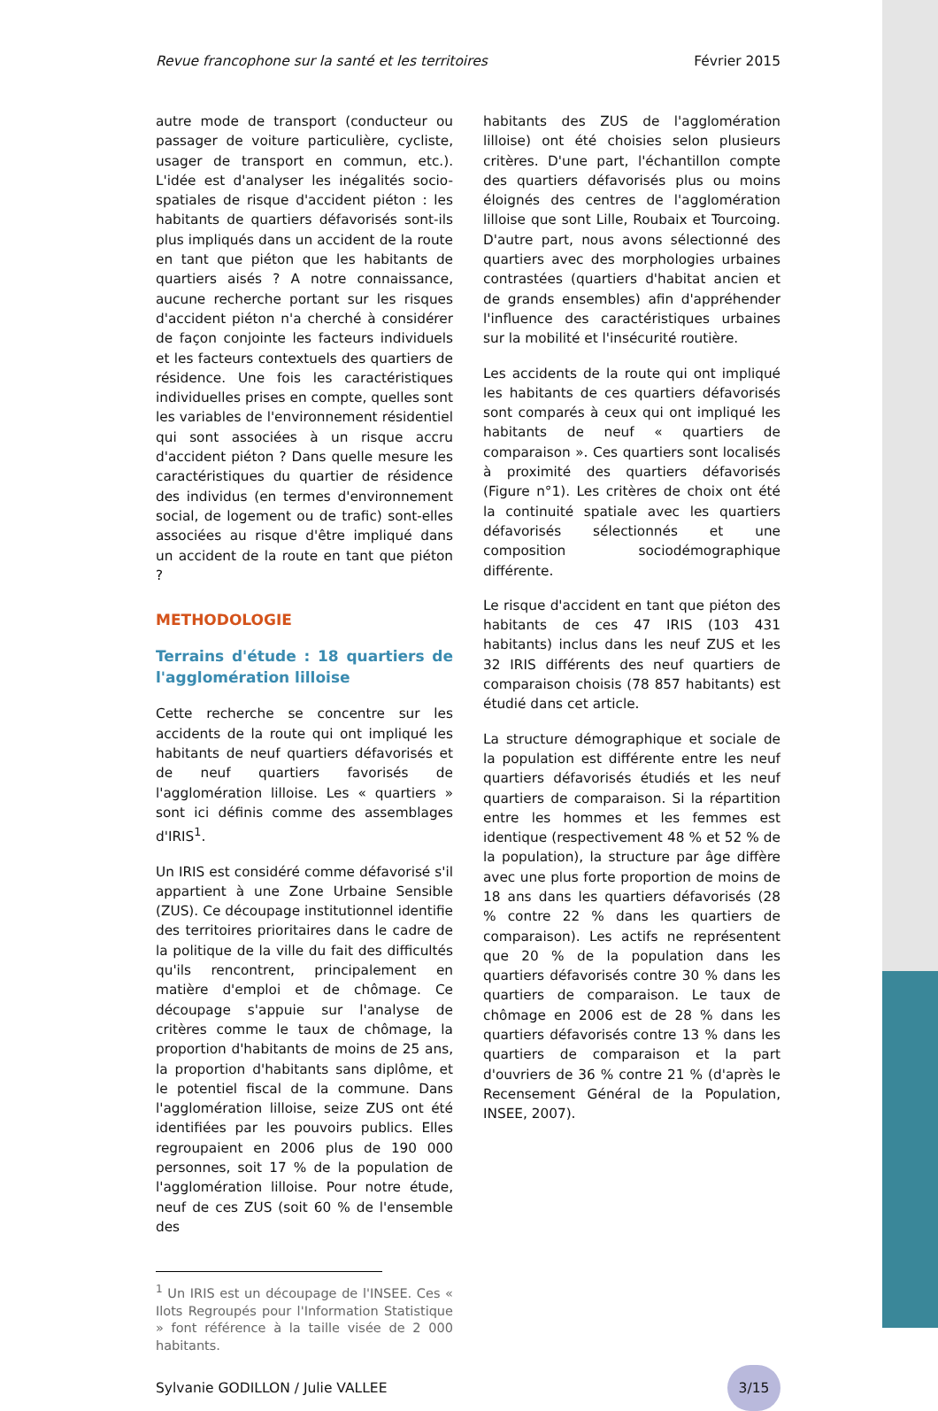Revue francophone sur la santé et les territoires Février 2015
autre mode de transport (conducteur ou passager de voiture particulière, cycliste, usager de transport en commun, etc.). L'idée est d'analyser les inégalités socio-spatiales de risque d'accident piéton : les habitants de quartiers défavorisés sont-ils plus impliqués dans un accident de la route en tant que piéton que les habitants de quartiers aisés ? A notre connaissance, aucune recherche portant sur les risques d'accident piéton n'a cherché à considérer de façon conjointe les facteurs individuels et les facteurs contextuels des quartiers de résidence. Une fois les caractéristiques individuelles prises en compte, quelles sont les variables de l'environnement résidentiel qui sont associées à un risque accru d'accident piéton ? Dans quelle mesure les caractéristiques du quartier de résidence des individus (en termes d'environnement social, de logement ou de trafic) sont-elles associées au risque d'être impliqué dans un accident de la route en tant que piéton ?
METHODOLOGIE
Terrains d'étude : 18 quartiers de l'agglomération lilloise
Cette recherche se concentre sur les accidents de la route qui ont impliqué les habitants de neuf quartiers défavorisés et de neuf quartiers favorisés de l'agglomération lilloise. Les « quartiers » sont ici définis comme des assemblages d'IRIS<sup>1</sup>.
Un IRIS est considéré comme défavorisé s'il appartient à une Zone Urbaine Sensible (ZUS). Ce découpage institutionnel identifie des territoires prioritaires dans le cadre de la politique de la ville du fait des difficultés qu'ils rencontrent, principalement en matière d'emploi et de chômage. Ce découpage s'appuie sur l'analyse de critères comme le taux de chômage, la proportion d'habitants de moins de 25 ans, la proportion d'habitants sans diplôme, et le potentiel fiscal de la commune. Dans l'agglomération lilloise, seize ZUS ont été identifiées par les pouvoirs publics. Elles regroupaient en 2006 plus de 190 000 personnes, soit 17 % de la population de l'agglomération lilloise. Pour notre étude, neuf de ces ZUS (soit 60 % de l'ensemble des
habitants des ZUS de l'agglomération lilloise) ont été choisies selon plusieurs critères. D'une part, l'échantillon compte des quartiers défavorisés plus ou moins éloignés des centres de l'agglomération lilloise que sont Lille, Roubaix et Tourcoing. D'autre part, nous avons sélectionné des quartiers avec des morphologies urbaines contrastées (quartiers d'habitat ancien et de grands ensembles) afin d'appréhender l'influence des caractéristiques urbaines sur la mobilité et l'insécurité routière.
Les accidents de la route qui ont impliqué les habitants de ces quartiers défavorisés sont comparés à ceux qui ont impliqué les habitants de neuf « quartiers de comparaison ». Ces quartiers sont localisés à proximité des quartiers défavorisés (Figure n°1). Les critères de choix ont été la continuité spatiale avec les quartiers défavorisés sélectionnés et une composition sociodémographique différente.
Le risque d'accident en tant que piéton des habitants de ces 47 IRIS (103 431 habitants) inclus dans les neuf ZUS et les 32 IRIS différents des neuf quartiers de comparaison choisis (78 857 habitants) est étudié dans cet article.
La structure démographique et sociale de la population est différente entre les neuf quartiers défavorisés étudiés et les neuf quartiers de comparaison. Si la répartition entre les hommes et les femmes est identique (respectivement 48 % et 52 % de la population), la structure par âge diffère avec une plus forte proportion de moins de 18 ans dans les quartiers défavorisés (28 % contre 22 % dans les quartiers de comparaison). Les actifs ne représentent que 20 % de la population dans les quartiers défavorisés contre 30 % dans les quartiers de comparaison. Le taux de chômage en 2006 est de 28 % dans les quartiers défavorisés contre 13 % dans les quartiers de comparaison et la part d'ouvriers de 36 % contre 21 % (d'après le Recensement Général de la Population, INSEE, 2007).
<sup>1</sup> Un IRIS est un découpage de l'INSEE. Ces « Ilots Regroupés pour l'Information Statistique » font référence à la taille visée de 2 000 habitants.
Sylvanie GODILLON / Julie VALLEE 3/15